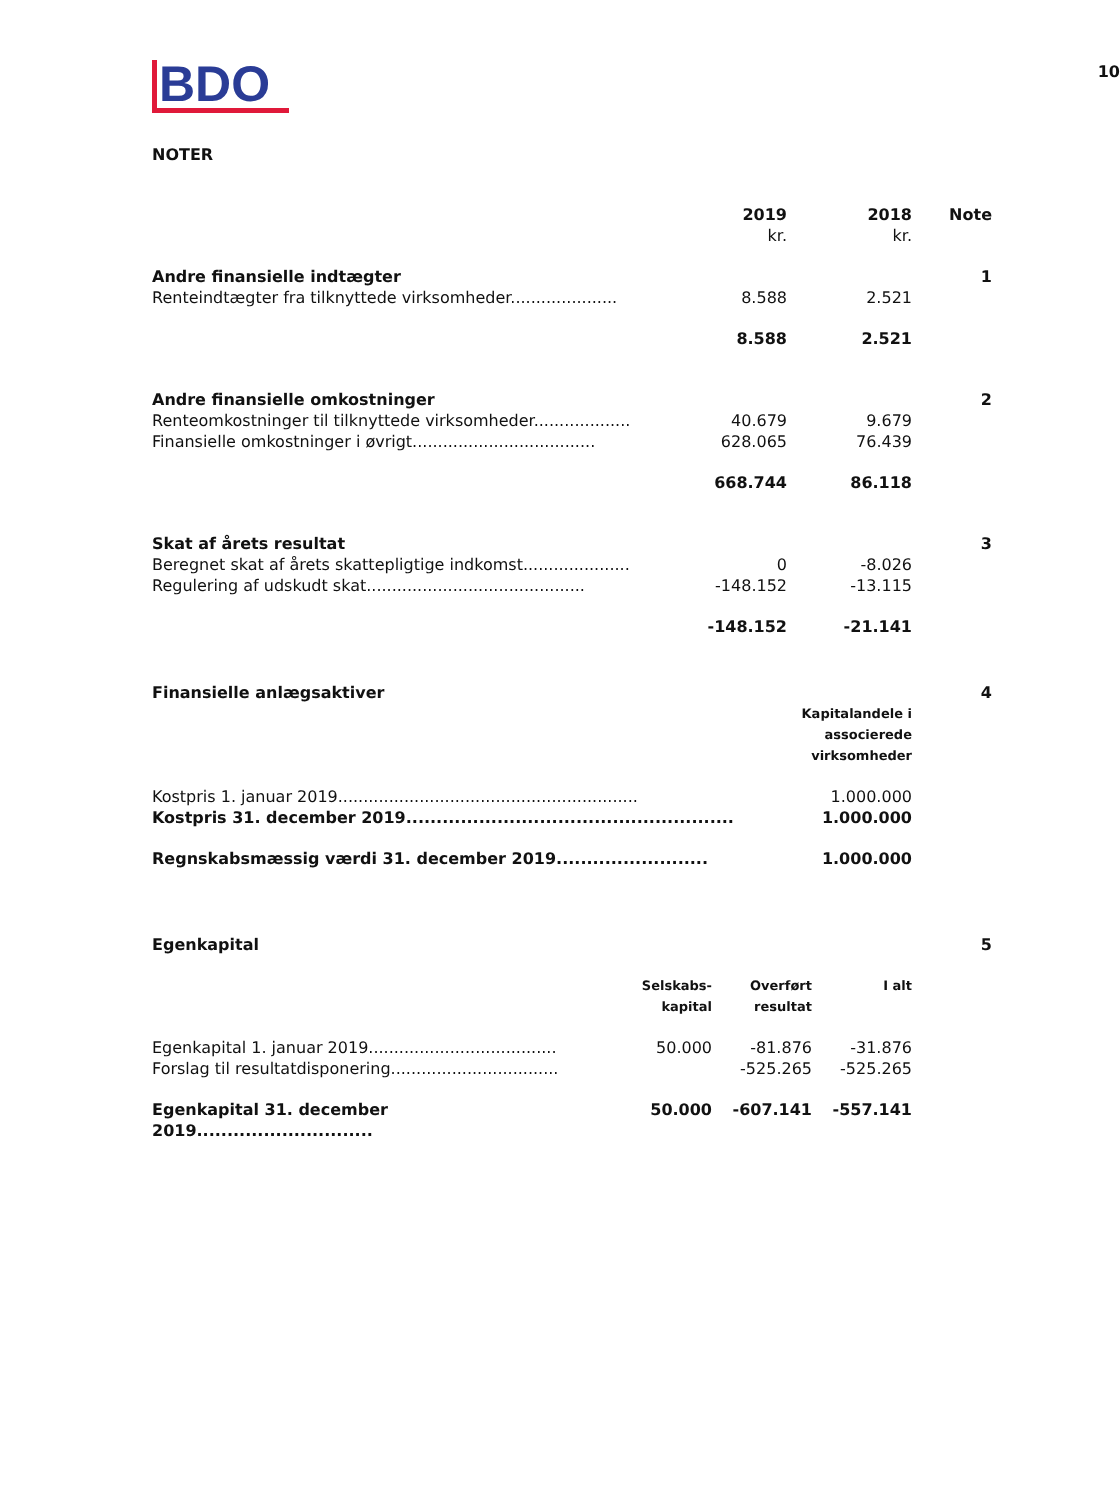BDO
10
NOTER
| | 2019 kr. | 2018 kr. | Note |
| --- | --- | --- | --- |
| Andre finansielle indtægter | | | 1 |
| Renteindtægter fra tilknyttede virksomheder..................... | 8.588 | 2.521 | |
| | 8.588 | 2.521 | |
| Andre finansielle omkostninger | | | 2 |
| Renteomkostninger til tilknyttede virksomheder................... | 40.679 | 9.679 | |
| Finansielle omkostninger i øvrigt.................................... | 628.065 | 76.439 | |
| | 668.744 | 86.118 | |
| Skat af årets resultat | | | 3 |
| Beregnet skat af årets skattepligtige indkomst..................... | 0 | -8.026 | |
| Regulering af udskudt skat........................................... | -148.152 | -13.115 | |
| | -148.152 | -21.141 | |
| Finansielle anlægsaktiver | | 4 |
| | Kapitalandele i associerede virksomheder | |
| Kostpris 1. januar 2019........................................................... | 1.000.000 | |
| Kostpris 31. december 2019...................................................... | 1.000.000 | |
| Regnskabsmæssig værdi 31. december 2019......................... | 1.000.000 | |
| Egenkapital | | | | 5 |
| | Selskabs- kapital | Overført resultat | I alt | |
| Egenkapital 1. januar 2019..................................... | 50.000 | -81.876 | -31.876 | |
| Forslag til resultatdisponering................................. | | -525.265 | -525.265 | |
| Egenkapital 31. december 2019............................. | 50.000 | -607.141 | -557.141 | |